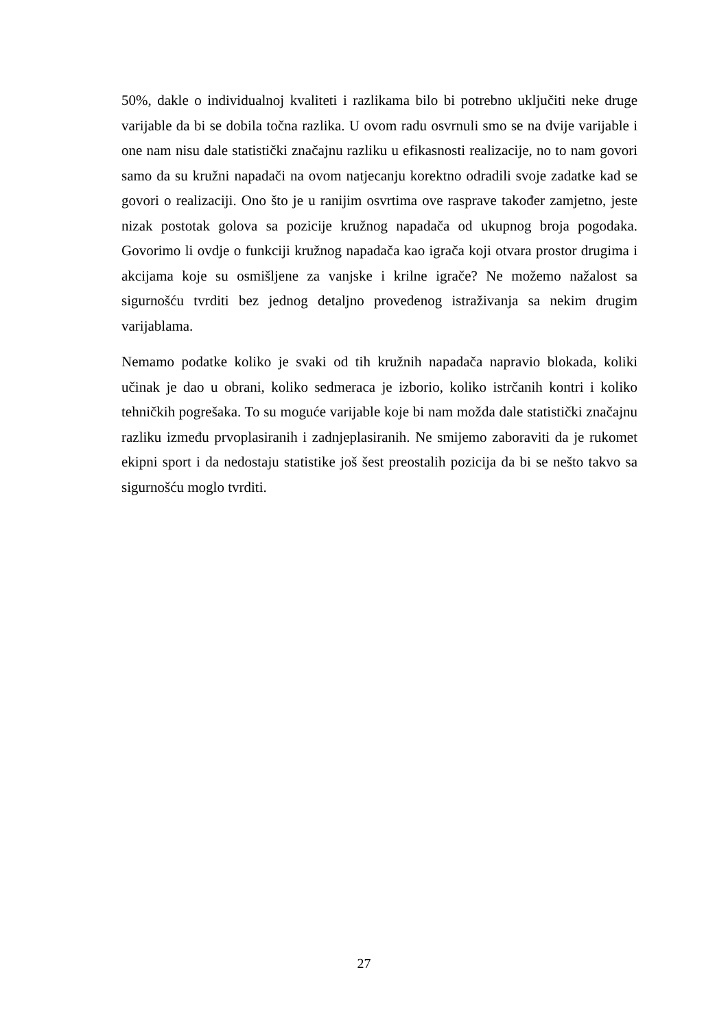50%, dakle o individualnoj kvaliteti i razlikama bilo bi potrebno uključiti neke druge varijable da bi se dobila točna razlika. U ovom radu osvrnuli smo se na dvije varijable i one nam nisu dale statistički značajnu razliku u efikasnosti realizacije, no to nam govori samo da su kružni napadači na ovom natjecanju korektno odradili svoje zadatke kad se govori o realizaciji. Ono što je u ranijim osvrtima ove rasprave također zamjetno, jeste nizak postotak golova sa pozicije kružnog napadača od ukupnog broja pogodaka. Govorimo li ovdje o funkciji kružnog napadača kao igrača koji otvara prostor drugima i akcijama koje su osmišljene za vanjske i krilne igrače? Ne možemo nažalost sa sigurnošću tvrditi bez jednog detaljno provedenog istraživanja sa nekim drugim varijablama.
Nemamo podatke koliko je svaki od tih kružnih napadača napravio blokada, koliki učinak je dao u obrani, koliko sedmeraca je izborio, koliko istrčanih kontri i koliko tehničkih pogrešaka. To su moguće varijable koje bi nam možda dale statistički značajnu razliku između prvoplasiranih i zadnjeplasiranih. Ne smijemo zaboraviti da je rukomet ekipni sport i da nedostaju statistike još šest preostalih pozicija da bi se nešto takvo sa sigurnošću moglo tvrditi.
27